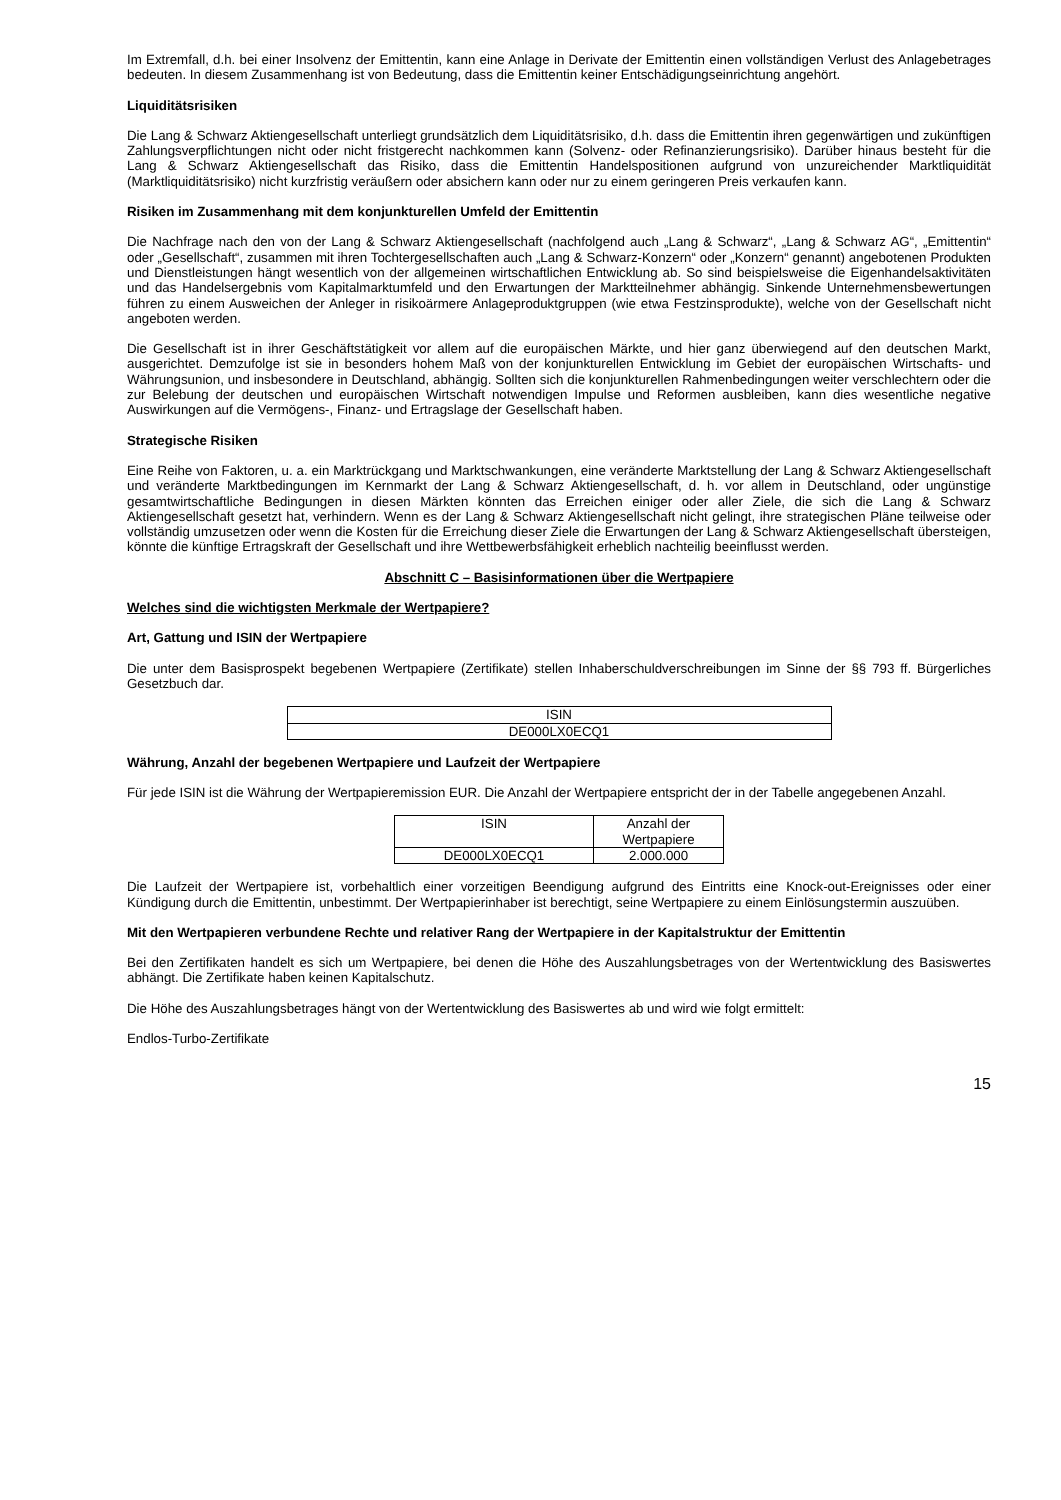Im Extremfall, d.h. bei einer Insolvenz der Emittentin, kann eine Anlage in Derivate der Emittentin einen vollständigen Verlust des Anlagebetrages bedeuten. In diesem Zusammenhang ist von Bedeutung, dass die Emittentin keiner Entschädigungseinrichtung angehört.
Liquiditätsrisiken
Die Lang & Schwarz Aktiengesellschaft unterliegt grundsätzlich dem Liquiditätsrisiko, d.h. dass die Emittentin ihren gegenwärtigen und zukünftigen Zahlungsverpflichtungen nicht oder nicht fristgerecht nachkommen kann (Solvenz- oder Refinanzierungsrisiko). Darüber hinaus besteht für die Lang & Schwarz Aktiengesellschaft das Risiko, dass die Emittentin Handelspositionen aufgrund von unzureichender Marktliquidität (Marktliquiditätsrisiko) nicht kurzfristig veräußern oder absichern kann oder nur zu einem geringeren Preis verkaufen kann.
Risiken im Zusammenhang mit dem konjunkturellen Umfeld der Emittentin
Die Nachfrage nach den von der Lang & Schwarz Aktiengesellschaft (nachfolgend auch „Lang & Schwarz“, „Lang & Schwarz AG“, „Emittentin“ oder „Gesellschaft“, zusammen mit ihren Tochtergesellschaften auch „Lang & Schwarz-Konzern“ oder „Konzern“ genannt) angebotenen Produkten und Dienstleistungen hängt wesentlich von der allgemeinen wirtschaftlichen Entwicklung ab. So sind beispielsweise die Eigenhandelsaktivitäten und das Handelsergebnis vom Kapitalmarktumfeld und den Erwartungen der Marktteilnehmer abhängig. Sinkende Unternehmensbewertungen führen zu einem Ausweichen der Anleger in risikoärmere Anlageproduktgruppen (wie etwa Festzinsprodukte), welche von der Gesellschaft nicht angeboten werden.
Die Gesellschaft ist in ihrer Geschäftstätigkeit vor allem auf die europäischen Märkte, und hier ganz überwiegend auf den deutschen Markt, ausgerichtet. Demzufolge ist sie in besonders hohem Maß von der konjunkturellen Entwicklung im Gebiet der europäischen Wirtschafts- und Währungsunion, und insbesondere in Deutschland, abhängig. Sollten sich die konjunkturellen Rahmenbedingungen weiter verschlechtern oder die zur Belebung der deutschen und europäischen Wirtschaft notwendigen Impulse und Reformen ausbleiben, kann dies wesentliche negative Auswirkungen auf die Vermögens-, Finanz- und Ertragslage der Gesellschaft haben.
Strategische Risiken
Eine Reihe von Faktoren, u. a. ein Marktrückgang und Marktschwankungen, eine veränderte Marktstellung der Lang & Schwarz Aktiengesellschaft und veränderte Marktbedingungen im Kernmarkt der Lang & Schwarz Aktiengesellschaft, d. h. vor allem in Deutschland, oder ungünstige gesamtwirtschaftliche Bedingungen in diesen Märkten könnten das Erreichen einiger oder aller Ziele, die sich die Lang & Schwarz Aktiengesellschaft gesetzt hat, verhindern. Wenn es der Lang & Schwarz Aktiengesellschaft nicht gelingt, ihre strategischen Pläne teilweise oder vollständig umzusetzen oder wenn die Kosten für die Erreichung dieser Ziele die Erwartungen der Lang & Schwarz Aktiengesellschaft übersteigen, könnte die künftige Ertragskraft der Gesellschaft und ihre Wettbewerbsfähigkeit erheblich nachteilig beeinflusst werden.
Abschnitt C – Basisinformationen über die Wertpapiere
Welches sind die wichtigsten Merkmale der Wertpapiere?
Art, Gattung und ISIN der Wertpapiere
Die unter dem Basisprospekt begebenen Wertpapiere (Zertifikate) stellen Inhaberschuldverschreibungen im Sinne der §§ 793 ff. Bürgerliches Gesetzbuch dar.
| ISIN |
| DE000LX0ECQ1 |
Währung, Anzahl der begebenen Wertpapiere und Laufzeit der Wertpapiere
Für jede ISIN ist die Währung der Wertpapieremission EUR. Die Anzahl der Wertpapiere entspricht der in der Tabelle angegebenen Anzahl.
| ISIN | Anzahl der Wertpapiere |
| DE000LX0ECQ1 | 2.000.000 |
Die Laufzeit der Wertpapiere ist, vorbehaltlich einer vorzeitigen Beendigung aufgrund des Eintritts eine Knock-out-Ereignisses oder einer Kündigung durch die Emittentin, unbestimmt. Der Wertpapierinhaber ist berechtigt, seine Wertpapiere zu einem Einlösungstermin auszuüben.
Mit den Wertpapieren verbundene Rechte und relativer Rang der Wertpapiere in der Kapitalstruktur der Emittentin
Bei den Zertifikaten handelt es sich um Wertpapiere, bei denen die Höhe des Auszahlungsbetrages von der Wertentwicklung des Basiswertes abhängt. Die Zertifikate haben keinen Kapitalschutz.
Die Höhe des Auszahlungsbetrages hängt von der Wertentwicklung des Basiswertes ab und wird wie folgt ermittelt:
Endlos-Turbo-Zertifikate
15